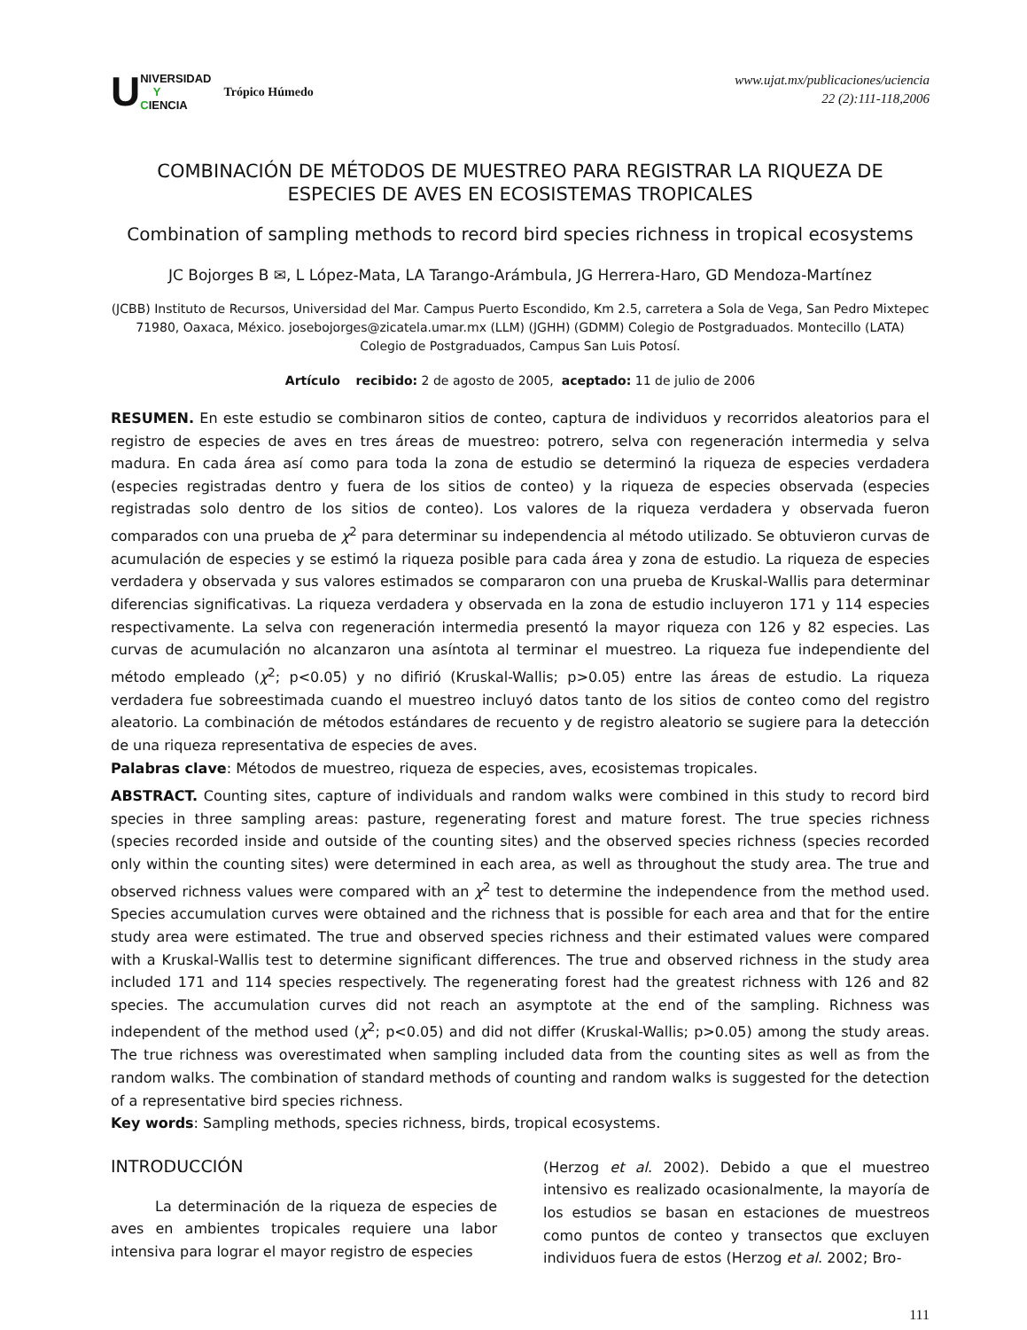U NIVERSIDAD
Y
CIENCIA Trópico Húmedo
www.ujat.mx/publicaciones/uciencia
22 (2):111-118,2006
COMBINACIÓN DE MÉTODOS DE MUESTREO PARA REGISTRAR LA RIQUEZA DE ESPECIES DE AVES EN ECOSISTEMAS TROPICALES
Combination of sampling methods to record bird species richness in tropical ecosystems
JC Bojorges B ✉, L López-Mata, LA Tarango-Arámbula, JG Herrera-Haro, GD Mendoza-Martínez
(JCBB) Instituto de Recursos, Universidad del Mar. Campus Puerto Escondido, Km 2.5, carretera a Sola de Vega, San Pedro Mixtepec 71980, Oaxaca, México. josebojorges@zicatela.umar.mx (LLM) (JGHH) (GDMM) Colegio de Postgraduados. Montecillo (LATA) Colegio de Postgraduados, Campus San Luis Potosí.
Artículo recibido: 2 de agosto de 2005, aceptado: 11 de julio de 2006
RESUMEN. En este estudio se combinaron sitios de conteo, captura de individuos y recorridos aleatorios para el registro de especies de aves en tres áreas de muestreo: potrero, selva con regeneración intermedia y selva madura. En cada área así como para toda la zona de estudio se determinó la riqueza de especies verdadera (especies registradas dentro y fuera de los sitios de conteo) y la riqueza de especies observada (especies registradas solo dentro de los sitios de conteo). Los valores de la riqueza verdadera y observada fueron comparados con una prueba de χ<sup>2</sup> para determinar su independencia al método utilizado. Se obtuvieron curvas de acumulación de especies y se estimó la riqueza posible para cada área y zona de estudio. La riqueza de especies verdadera y observada y sus valores estimados se compararon con una prueba de Kruskal-Wallis para determinar diferencias significativas. La riqueza verdadera y observada en la zona de estudio incluyeron 171 y 114 especies respectivamente. La selva con regeneración intermedia presentó la mayor riqueza con 126 y 82 especies. Las curvas de acumulación no alcanzaron una asíntota al terminar el muestreo. La riqueza fue independiente del método empleado (χ<sup>2</sup>; p<0.05) y no difirió (Kruskal-Wallis; p>0.05) entre las áreas de estudio. La riqueza verdadera fue sobreestimada cuando el muestreo incluyó datos tanto de los sitios de conteo como del registro aleatorio. La combinación de métodos estándares de recuento y de registro aleatorio se sugiere para la detección de una riqueza representativa de especies de aves.
Palabras clave: Métodos de muestreo, riqueza de especies, aves, ecosistemas tropicales.
ABSTRACT. Counting sites, capture of individuals and random walks were combined in this study to record bird species in three sampling areas: pasture, regenerating forest and mature forest. The true species richness (species recorded inside and outside of the counting sites) and the observed species richness (species recorded only within the counting sites) were determined in each area, as well as throughout the study area. The true and observed richness values were compared with an χ<sup>2</sup> test to determine the independence from the method used. Species accumulation curves were obtained and the richness that is possible for each area and that for the entire study area were estimated. The true and observed species richness and their estimated values were compared with a Kruskal-Wallis test to determine significant differences. The true and observed richness in the study area included 171 and 114 species respectively. The regenerating forest had the greatest richness with 126 and 82 species. The accumulation curves did not reach an asymptote at the end of the sampling. Richness was independent of the method used (χ<sup>2</sup>; p<0.05) and did not differ (Kruskal-Wallis; p>0.05) among the study areas. The true richness was overestimated when sampling included data from the counting sites as well as from the random walks. The combination of standard methods of counting and random walks is suggested for the detection of a representative bird species richness.
Key words: Sampling methods, species richness, birds, tropical ecosystems.
INTRODUCCIÓN
La determinación de la riqueza de especies de aves en ambientes tropicales requiere una labor intensiva para lograr el mayor registro de especies
(Herzog et al. 2002). Debido a que el muestreo intensivo es realizado ocasionalmente, la mayoría de los estudios se basan en estaciones de muestreos como puntos de conteo y transectos que excluyen individuos fuera de estos (Herzog et al. 2002; Bro-
111